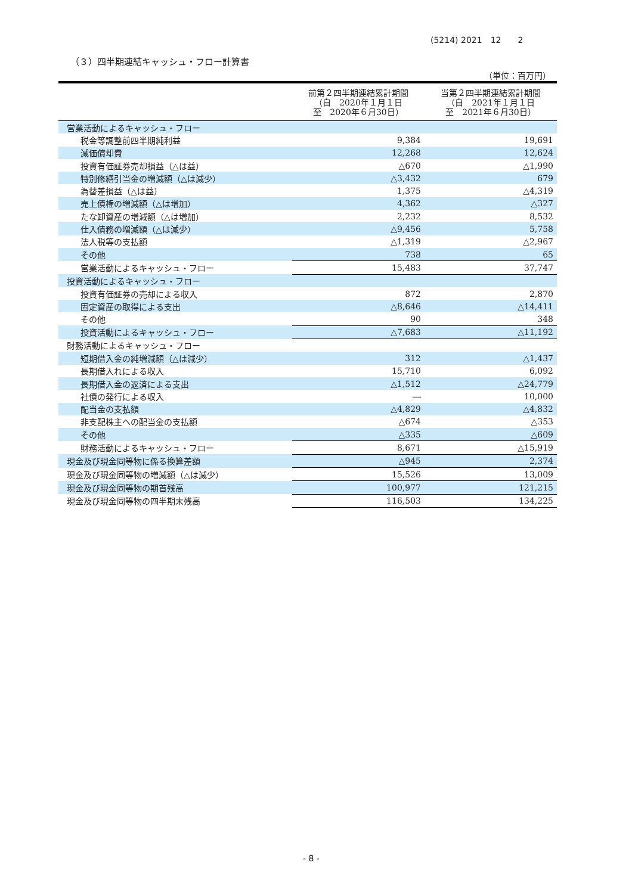(5214) 2021　12　　2
（３）四半期連結キャッシュ・フロー計算書
（単位：百万円）
| | 前第２四半期連結累計期間 （自 2020年１月１日 至 2020年６月30日） | 当第２四半期連結累計期間 （自 2021年１月１日 至 2021年６月30日） |
| --- | --- | --- |
| 営業活動によるキャッシュ・フロー | | |
| 税金等調整前四半期純利益 | 9,384 | 19,691 |
| 減価償却費 | 12,268 | 12,624 |
| 投資有価証券売却損益（△は益） | △670 | △1,990 |
| 特別修繕引当金の増減額（△は減少） | △3,432 | 679 |
| 為替差損益（△は益） | 1,375 | △4,319 |
| 売上債権の増減額（△は増加） | 4,362 | △327 |
| たな卸資産の増減額（△は増加） | 2,232 | 8,532 |
| 仕入債務の増減額（△は減少） | △9,456 | 5,758 |
| 法人税等の支払額 | △1,319 | △2,967 |
| その他 | 738 | 65 |
| 営業活動によるキャッシュ・フロー | 15,483 | 37,747 |
| 投資活動によるキャッシュ・フロー | | |
| 投資有価証券の売却による収入 | 872 | 2,870 |
| 固定資産の取得による支出 | △8,646 | △14,411 |
| その他 | 90 | 348 |
| 投資活動によるキャッシュ・フロー | △7,683 | △11,192 |
| 財務活動によるキャッシュ・フロー | | |
| 短期借入金の純増減額（△は減少） | 312 | △1,437 |
| 長期借入れによる収入 | 15,710 | 6,092 |
| 長期借入金の返済による支出 | △1,512 | △24,779 |
| 社債の発行による収入 | ― | 10,000 |
| 配当金の支払額 | △4,829 | △4,832 |
| 非支配株主への配当金の支払額 | △674 | △353 |
| その他 | △335 | △609 |
| 財務活動によるキャッシュ・フロー | 8,671 | △15,919 |
| 現金及び現金同等物に係る換算差額 | △945 | 2,374 |
| 現金及び現金同等物の増減額（△は減少） | 15,526 | 13,009 |
| 現金及び現金同等物の期首残高 | 100,977 | 121,215 |
| 現金及び現金同等物の四半期末残高 | 116,503 | 134,225 |
- 8 -